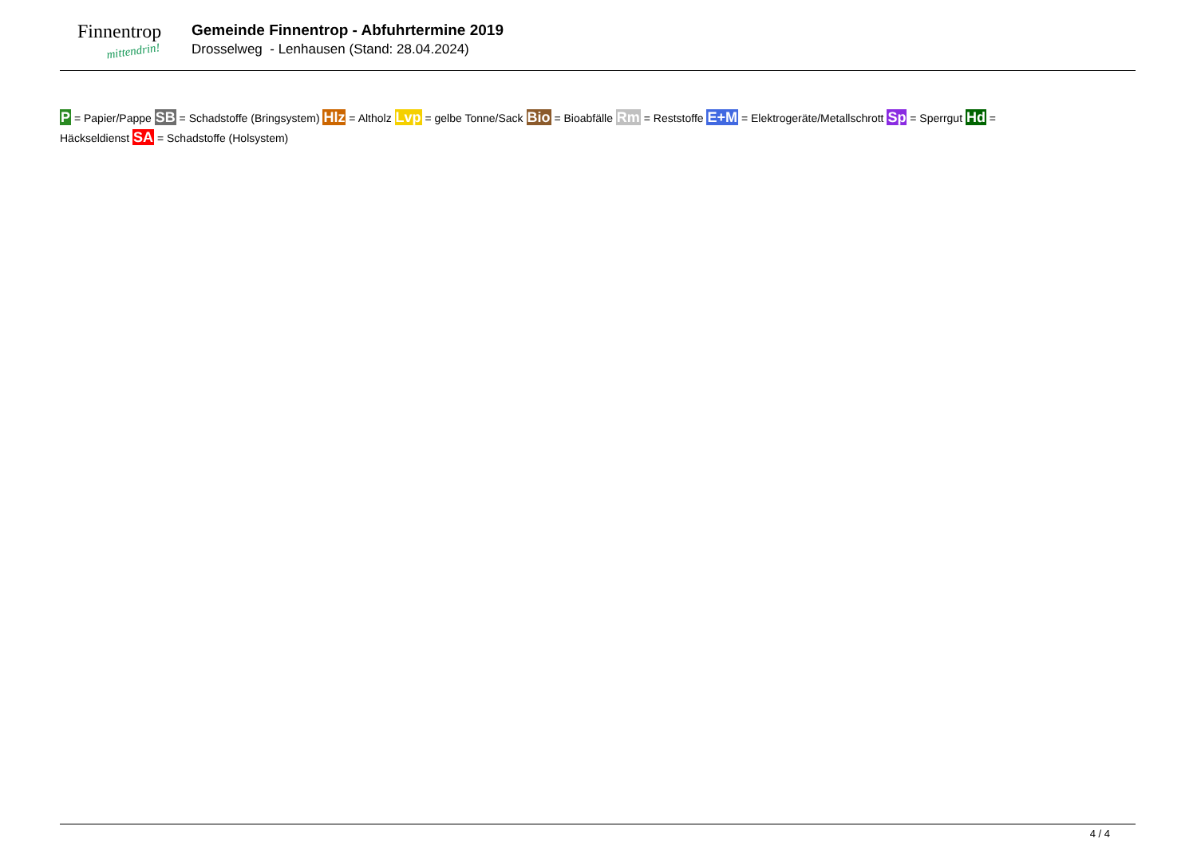Finnentrop
mittendrin!
Gemeinde Finnentrop - Abfuhrtermine 2019
Drosselweg - Lenhausen (Stand: 28.04.2024)
P = Papier/Pappe SB = Schadstoffe (Bringsystem) Hlz = Altholz Lvp = gelbe Tonne/Sack Bio = Bioabfälle Rm = Reststoffe E+M = Elektrogeräte/Metallschrott Sp = Sperrgut Hd = Häckseldienst SA = Schadstoffe (Holsystem)
4 / 4